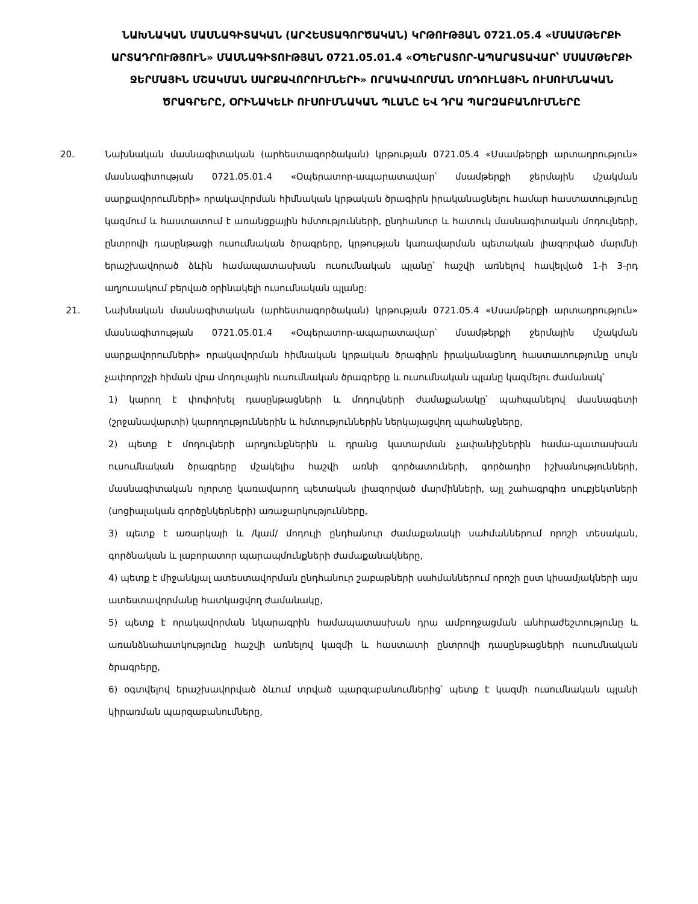ՆԱԽՆԱԿԱՆ ՄԱՍՆԱԳԻՏԱԿԱՆ (ԱՐՀԵՍՏԱԳՈՐԾԱԿԱՆ) ԿՐԹՈՒԹՅԱՆ 0721.05.4 «ՄՍԱՄԹԵՐՔԻ ԱՐՏԱԴՐՈՒԹՅՈՒՆ» ՄԱՍՆԱԳԻՏՈՒԹՅԱՆ 0721.05.01.4 «ՕՊԵՐԱՏՈՐ-ԱՊԱՐԱՏԱՎԱՐ՝ ՄՍԱՄԹԵՐՔԻ ՋԵՐՄԱՅԻՆ ՄՇԱԿՄԱՆ ՍԱՐՔԱՎՈՐՈՒՄՆԵՐԻ» ՈՐԱԿԱՎՈՐՄԱՆ ՄՈԴՈՒԼԱՅԻՆ ՈՒՍՈՒՄՆԱԿԱՆ ԾՐԱԳՐԵՐԸ, ՕՐԻՆԱԿԵԼԻ ՈՒՍՈՒՄՆԱԿԱՆ ՊԼԱՆԸ ԵՎ ԴՐԱ ՊԱՐԶԱԲԱՆՈՒՄՆԵՐԸ
20. Նախնական մասնագիտական (արհեստագործական) կրթության 0721.05.4 «Մսամթերքի արտադրություն» մասնագիտության 0721.05.01.4 «Օպերատոր-ապարատավար՝ մսամթերքի ջերմային մշակման սարքավորումների» որակավորման հիմնական կրթական ծրագիրն իրականացնելու համար հաստատությունը կազմում և հաստատում է առանցքային հմտությունների, ընդհանուր և հատուկ մասնագիտական մոդուլների, ընտրովի դասընթացի ուսումնական ծրագրերը, կրթության կառավարման պետական լիազորված մարմնի երաշխավորած ձևին համապատասխան ուսումնական պլանը՝ հաշվի առնելով հավելված 1-ի 3-րդ աղյուսակում բերված օրինակելի ուսումնական պլանը:
21. Նախնական մասնագիտական (արհեստագործական) կրթության 0721.05.4 «Մսամթերքի արտադրություն» մասնագիտության 0721.05.01.4 «Օպերատոր-ապարատավար՝ մսամթերքի ջերմային մշակման սարքավորումների» որակավորման հիմնական կրթական ծրագիրն իրականացնող հաստատությունը սույն չափորոշչի հիման վրա մոդուլային ուսումնական ծրագրերը և ուսումնական պլանը կազմելու ժամանակ՝
1) կարող է փոփոխել դասընթացների և մոդուլների ժամաքանակը՝ պահպանելով մասնագետի (շրջանավարտի) կարողություններին և հմտություններին ներկայացվող պահանջները,
2) պետք է մոդուլների արդյունքներին և դրանց կատարման չափանիշներին համա-պատասխան ուսումնական ծրագրերը մշակելիս հաշվի առնի գործատուների, գործադիր իշխանությունների, մասնագիտական ոլորտը կառավարող պետական լիազորված մարմինների, այլ շահագրգիռ սուբյեկտների (սոցիալական գործընկերների) առաջարկությունները,
3) պետք է առարկայի և /կամ/ մոդուլի ընդհանուր ժամաքանակի սահմաններում որոշի տեսական, գործնական և լաբորատոր պարապմունքների ժամաքանակները,
4) պետք է միջանկյալ ատեստավորման ընդհանուր շաբաթների սահմաններում որոշի ըստ կիսամյակների այս ատեստավորմանը հատկացվող ժամանակը,
5) պետք է որակավորման նկարագրին համապատասխան դրա ամբողջացման անհրաժեշտությունը և առանձնահատկությունը հաշվի առնելով կազմի և հաստատի ընտրովի դասընթացների ուսումնական ծրագրերը,
6) օգտվելով երաշխավորված ձևում տրված պարզաբանումներից՝ պետք է կազմի ուսումնական պլանի կիրառման պարզաբանումները,